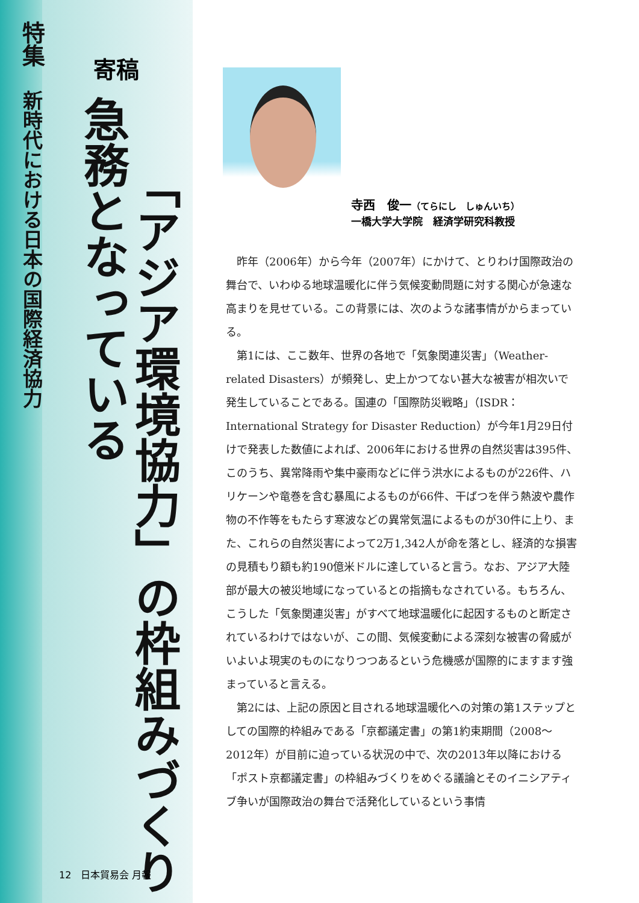特集
新時代における日本の国際経済協力
寄稿
「アジア環境協力」の枠組みづくり
急務となっている
寺西　俊一（てらにし　しゅんいち）
一橋大学大学院　経済学研究科教授
昨年（2006年）から今年（2007年）にかけて、とりわけ国際政治の舞台で、いわゆる地球温暖化に伴う気候変動問題に対する関心が急速な高まりを見せている。この背景には、次のような諸事情がからまっている。
第1には、ここ数年、世界の各地で「気象関連災害」（Weather-related Disasters）が頻発し、史上かつてない甚大な被害が相次いで発生していることである。国連の「国際防災戦略」（ISDR：International Strategy for Disaster Reduction）が今年1月29日付けで発表した数値によれば、2006年における世界の自然災害は395件、このうち、異常降雨や集中豪雨などに伴う洪水によるものが226件、ハリケーンや竜巻を含む暴風によるものが66件、干ばつを伴う熱波や農作物の不作等をもたらす寒波などの異常気温によるものが30件に上り、また、これらの自然災害によって2万1,342人が命を落とし、経済的な損害の見積もり額も約190億米ドルに達していると言う。なお、アジア大陸部が最大の被災地域になっているとの指摘もなされている。もちろん、こうした「気象関連災害」がすべて地球温暖化に起因するものと断定されているわけではないが、この間、気候変動による深刻な被害の脅威がいよいよ現実のものになりつつあるという危機感が国際的にますます強まっていると言える。
第2には、上記の原因と目される地球温暖化への対策の第1ステップとしての国際的枠組みである「京都議定書」の第1約束期間（2008～2012年）が目前に迫っている状況の中で、次の2013年以降における「ポスト京都議定書」の枠組みづくりをめぐる議論とそのイニシアティブ争いが国際政治の舞台で活発化しているという事情
12　日本貿易会 月報